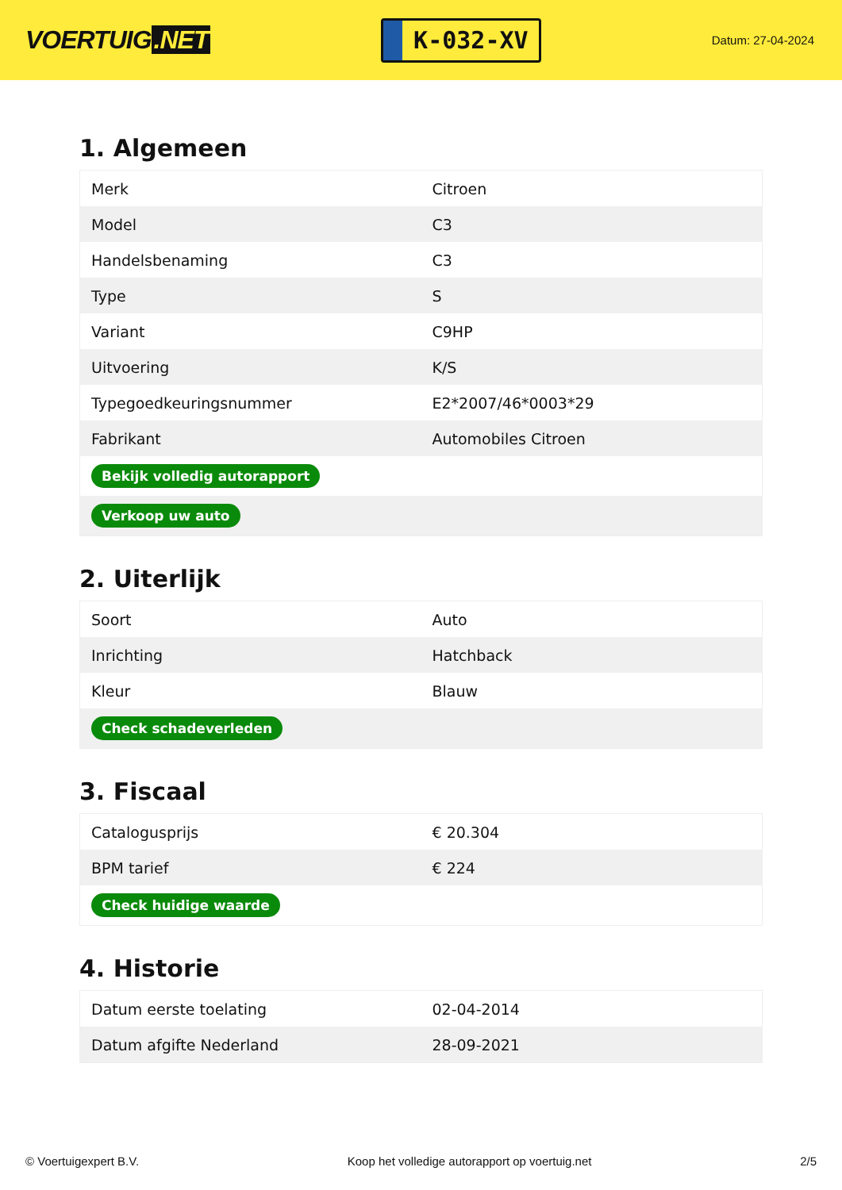VOERTUIG.NET
K-032-XV
Datum: 27-04-2024
1. Algemeen
| Merk | Citroen |
| Model | C3 |
| Handelsbenaming | C3 |
| Type | S |
| Variant | C9HP |
| Uitvoering | K/S |
| Typegoedkeuringsnummer | E2*2007/46*0003*29 |
| Fabrikant | Automobiles Citroen |
| Bekijk volledig autorapport | |
| Verkoop uw auto | |
2. Uiterlijk
| Soort | Auto |
| Inrichting | Hatchback |
| Kleur | Blauw |
| Check schadeverleden | |
3. Fiscaal
| Catalogusprijs | € 20.304 |
| BPM tarief | € 224 |
| Check huidige waarde | |
4. Historie
| Datum eerste toelating | 02-04-2014 |
| Datum afgifte Nederland | 28-09-2021 |
© Voertuigexpert B.V. Koop het volledige autorapport op voertuig.net 2/5